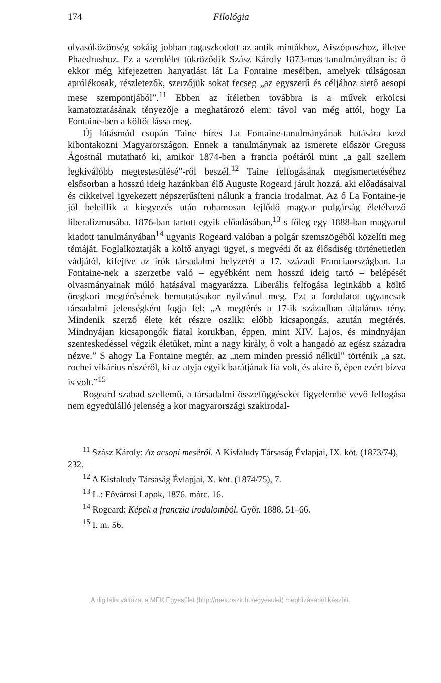174 Filológia
olvasóközönség sokáig jobban ragaszkodott az antik mintákhoz, Aiszóposzhoz, illetve Phaedrushoz. Ez a szemlélet tükröződik Szász Károly 1873-mas tanulmányában is: ő ekkor még kifejezetten hanyatlást lát La Fontaine meséiben, amelyek túlságosan aprólékosak, részletezők, szerzőjük sokat fecseg „az egyszerű és céljához siető aesopi mese szempontjából”.<sup>11</sup> Ebben az ítéletben továbbra is a művek erkölcsi kamatoztatásának tényezője a meghatározó elem: távol van még attól, hogy La Fontaine-ben a költőt lássa meg.
Új látásmód csupán Taine híres La Fontaine-tanulmányának hatására kezd kibontakozni Magyarországon. Ennek a tanulmánynak az ismerete először Greguss Ágostnál mutatható ki, amikor 1874-ben a francia poétáról mint „a gall szellem legkiválóbb megtestesülésé”-ről beszél.<sup>12</sup> Taine felfogásának megismertetéséhez elsősorban a hosszú ideig hazánkban élő Auguste Rogeard járult hozzá, aki előadásaival és cikkeivel igyekezett népszerűsíteni nálunk a francia irodalmat. Az ő La Fontaine-je jól beleillik a kiegyezés után rohamosan fejlődő magyar polgárság életélvező liberalizmusába. 1876-ban tartott egyik előadásában,<sup>13</sup> s főleg egy 1888-ban magyarul kiadott tanulmányában<sup>14</sup> ugyanis Rogeard valóban a polgár szemszögéből közelíti meg témáját. Foglalkoztatják a költő anyagi ügyei, s megvédi őt az élősdiség történetietlen vádjától, kifejtve az írók társadalmi helyzetét a 17. századi Franciaországban. La Fontaine-nek a szerzetbe való – egyébként nem hosszú ideig tartó – belépését olvasmányainak múló hatásával magyarázza. Liberális felfogása leginkább a költő öregkori megtérésének bemutatásakor nyilvánul meg. Ezt a fordulatot ugyancsak társadalmi jelenségként fogja fel: „A megtérés a 17-ik században általános tény. Mindenik szerző élete két részre oszlik: előbb kicsapongás, azután megtérés. Mindnyájan kicsapongók fiatal korukban, éppen, mint XIV. Lajos, és mindnyájan szenteskedéssel végzik életüket, mint a nagy király, ő volt a hangadó az egész századra nézve.” S ahogy La Fontaine megtér, az „nem minden pressió nélkül” történik „a szt. rochei vikárius részéről, ki az atyja egyik barátjának fia volt, és akire ő, épen ezért bízva is volt.”<sup>15</sup>
Rogeard szabad szellemű, a társadalmi összefüggéseket figyelembe vevő felfogása nem egyedülálló jelenség a kor magyarországi szakirodal-
<sup>11</sup> Szász Károly: Az aesopi meséről. A Kisfaludy Társaság Évlapjai, IX. köt. (1873/74), 232.
<sup>12</sup> A Kisfaludy Társaság Évlapjai, X. köt. (1874/75), 7.
<sup>13</sup> L.: Fővárosi Lapok, 1876. márc. 16.
<sup>14</sup> Rogeard: Képek a franczia irodalomból. Győr. 1888. 51–66.
<sup>15</sup> I. m. 56.
A digitális változat a MEK Egyesület (http://mek.oszk.hu/egyesulet) megbízásából készült.